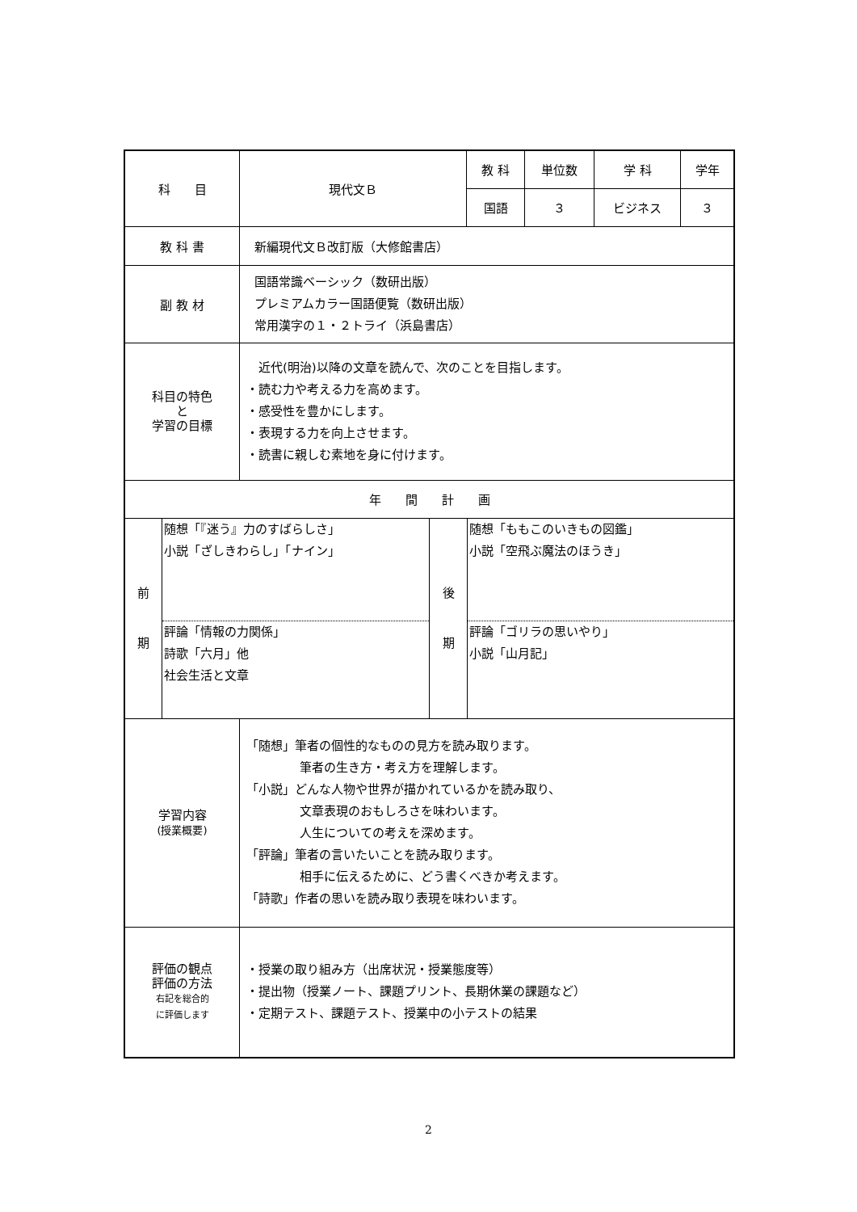| 科 目 | 現代文Ｂ | 教 科 | 単位数 | 学 科 | 学年 |
| | | 国語 | ３ | ビジネス | ３ |
| 教 科 書 | 新編現代文Ｂ改訂版（大修館書店） | | | | |
| 副 教 材 | 国語常識ベーシック（数研出版） プレミアムカラー国語便覧（数研出版） 常用漢字の１・２トライ（浜島書店） | | | | |
| 科目の特色 と 学習の目標 | 近代(明治)以降の文章を読んで、次のことを目指します。 ・読む力や考える力を高めます。 ・感受性を豊かにします。 ・表現する力を向上させます。 ・読書に親しむ素地を身に付けます。 | | | | |
| 年 間 計 画 | | | | | |
| 前 期 随想「『迷う』力のすばらしさ」 小説「ざしきわらし」「ナイン」 評論「情報の力関係」 詩歌「六月」他 社会生活と文章 後 期 随想「ももこのいきもの図鑑」 小説「空飛ぶ魔法のほうき」 評論「ゴリラの思いやり」 小説「山月記」 | | | | | |
| 学習内容 (授業概要) | 「随想」筆者の個性的なものの見方を読み取ります。 筆者の生き方・考え方を理解します。 「小説」どんな人物や世界が描かれているかを読み取り、 文章表現のおもしろさを味わいます。 人生についての考えを深めます。 「評論」筆者の言いたいことを読み取ります。 相手に伝えるために、どう書くべきか考えます。 「詩歌」作者の思いを読み取り表現を味わいます。 | | | | |
| 評価の観点 評価の方法 右記を総合的 に評価します | ・授業の取り組み方（出席状況・授業態度等） ・提出物（授業ノート、課題プリント、長期休業の課題など） ・定期テスト、課題テスト、授業中の小テストの結果 | | | | |
2